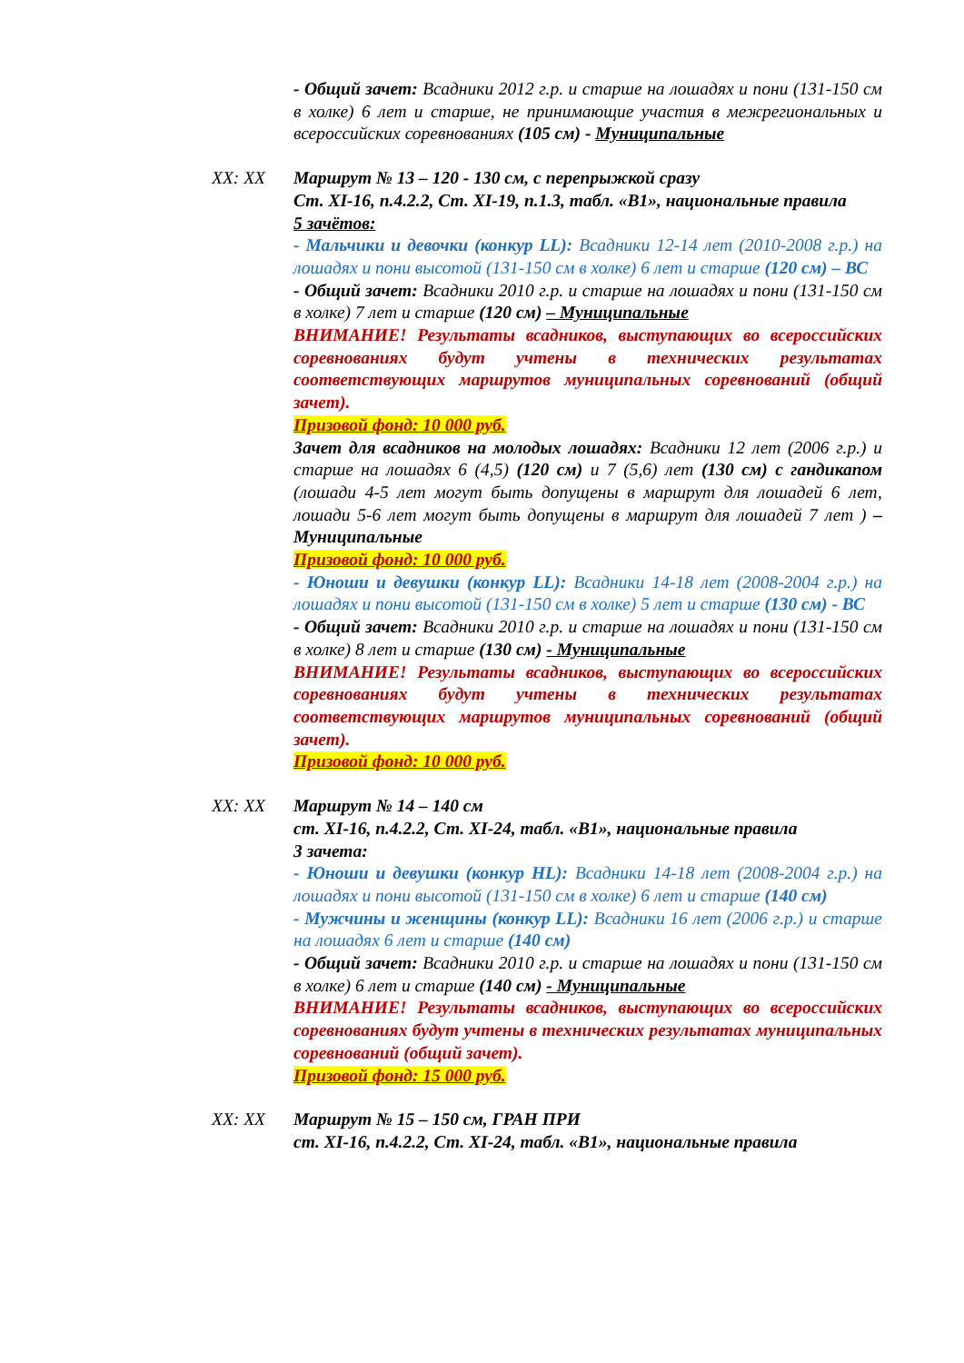- Общий зачет: Всадники 2012 г.р. и старше на лошадях и пони (131-150 см в холке) 6 лет и старше, не принимающие участия в межрегиональных и всероссийских соревнованиях (105 см) - Муниципальные
XX: XX Маршрут № 13 – 120 - 130 см, с перепрыжкой сразу
Ст. XI-16, п.4.2.2, Ст. XI-19, п.1.3, табл. «В1», национальные правила
5 зачётов:
- Мальчики и девочки (конкур LL): Всадники 12-14 лет (2010-2008 г.р.) на лошадях и пони высотой (131-150 см в холке) 6 лет и старше (120 см) – ВС
- Общий зачет: Всадники 2010 г.р. и старше на лошадях и пони (131-150 см в холке) 7 лет и старше (120 см) – Муниципальные
ВНИМАНИЕ! Результаты всадников, выступающих во всероссийских соревнованиях будут учтены в технических результатах соответствующих маршрутов муниципальных соревнований (общий зачет).
Призовой фонд: 10 000 руб.
Зачет для всадников на молодых лошадях: Всадники 12 лет (2006 г.р.) и старше на лошадях 6 (4,5) (120 см) и 7 (5,6) лет (130 см) с гандикапом (лошади 4-5 лет могут быть допущены в маршрут для лошадей 6 лет, лошади 5-6 лет могут быть допущены в маршрут для лошадей 7 лет ) – Муниципальные
Призовой фонд: 10 000 руб.
- Юноши и девушки (конкур LL): Всадники 14-18 лет (2008-2004 г.р.) на лошадях и пони высотой (131-150 см в холке) 5 лет и старше (130 см) - ВС
- Общий зачет: Всадники 2010 г.р. и старше на лошадях и пони (131-150 см в холке) 8 лет и старше (130 см) - Муниципальные
ВНИМАНИЕ! Результаты всадников, выступающих во всероссийских соревнованиях будут учтены в технических результатах соответствующих маршрутов муниципальных соревнований (общий зачет).
Призовой фонд: 10 000 руб.
XX: XX Маршрут № 14 – 140 см
ст. XI-16, п.4.2.2, Ст. XI-24, табл. «В1», национальные правила
3 зачета:
- Юноши и девушки (конкур HL): Всадники 14-18 лет (2008-2004 г.р.) на лошадях и пони высотой (131-150 см в холке) 6 лет и старше (140 см)
- Мужчины и женщины (конкур LL): Всадники 16 лет (2006 г.р.) и старше на лошадях 6 лет и старше (140 см)
- Общий зачет: Всадники 2010 г.р. и старше на лошадях и пони (131-150 см в холке) 6 лет и старше (140 см) - Муниципальные
ВНИМАНИЕ! Результаты всадников, выступающих во всероссийских соревнованиях будут учтены в технических результатах муниципальных соревнований (общий зачет).
Призовой фонд: 15 000 руб.
XX: XX Маршрут № 15 – 150 см, ГРАН ПРИ
ст. XI-16, п.4.2.2, Ст. XI-24, табл. «В1», национальные правила